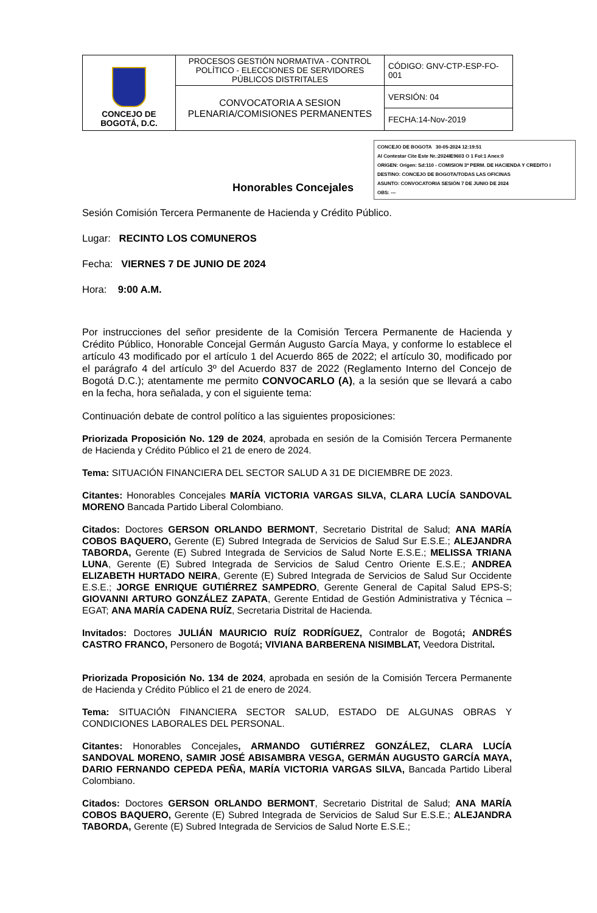| CONCEJO DE BOGOTÁ, D.C. | PROCESOS GESTIÓN NORMATIVA - CONTROL POLÍTICO - ELECCIONES DE SERVIDORES PÚBLICOS DISTRITALES | CÓDIGO: GNV-CTP-ESP-FO-001 |
| | CONVOCATORIA A SESION PLENARIA/COMISIONES PERMANENTES | VERSIÓN: 04 |
| | | FECHA:14-Nov-2019 |
CONCEJO DE BOGOTA 30-05-2024 12:19:51
Al Contestar Cite Este Nr.:2024IE9603 O 1 Fol:1 Anex:0
ORIGEN: Origen: Sd:110 - COMISION 3ª PERM. DE HACIENDA Y CREDITO I
DESTINO: CONCEJO DE BOGOTA/TODAS LAS OFICINAS
ASUNTO: CONVOCATORIA SESIÓN 7 DE JUNIO DE 2024
OBS: ---
Honorables Concejales
Sesión Comisión Tercera Permanente de Hacienda y Crédito Público.
Lugar: RECINTO LOS COMUNEROS
Fecha: VIERNES 7 DE JUNIO DE 2024
Hora: 9:00 A.M.
Por instrucciones del señor presidente de la Comisión Tercera Permanente de Hacienda y Crédito Público, Honorable Concejal Germán Augusto García Maya, y conforme lo establece el artículo 43 modificado por el artículo 1 del Acuerdo 865 de 2022; el artículo 30, modificado por el parágrafo 4 del artículo 3º del Acuerdo 837 de 2022 (Reglamento Interno del Concejo de Bogotá D.C.); atentamente me permito CONVOCARLO (A), a la sesión que se llevará a cabo en la fecha, hora señalada, y con el siguiente tema:
Continuación debate de control político a las siguientes proposiciones:
Priorizada Proposición No. 129 de 2024, aprobada en sesión de la Comisión Tercera Permanente de Hacienda y Crédito Público el 21 de enero de 2024.
Tema: SITUACIÓN FINANCIERA DEL SECTOR SALUD A 31 DE DICIEMBRE DE 2023.
Citantes: Honorables Concejales MARÍA VICTORIA VARGAS SILVA, CLARA LUCÍA SANDOVAL MORENO Bancada Partido Liberal Colombiano.
Citados: Doctores GERSON ORLANDO BERMONT, Secretario Distrital de Salud; ANA MARÍA COBOS BAQUERO, Gerente (E) Subred Integrada de Servicios de Salud Sur E.S.E.; ALEJANDRA TABORDA, Gerente (E) Subred Integrada de Servicios de Salud Norte E.S.E.; MELISSA TRIANA LUNA, Gerente (E) Subred Integrada de Servicios de Salud Centro Oriente E.S.E.; ANDREA ELIZABETH HURTADO NEIRA, Gerente (E) Subred Integrada de Servicios de Salud Sur Occidente E.S.E.; JORGE ENRIQUE GUTIÉRREZ SAMPEDRO, Gerente General de Capital Salud EPS-S; GIOVANNI ARTURO GONZÁLEZ ZAPATA, Gerente Entidad de Gestión Administrativa y Técnica – EGAT; ANA MARÍA CADENA RUÍZ, Secretaria Distrital de Hacienda.
Invitados: Doctores JULIÁN MAURICIO RUÍZ RODRÍGUEZ, Contralor de Bogotá; ANDRÉS CASTRO FRANCO, Personero de Bogotá; VIVIANA BARBERENA NISIMBLAT, Veedora Distrital.
Priorizada Proposición No. 134 de 2024, aprobada en sesión de la Comisión Tercera Permanente de Hacienda y Crédito Público el 21 de enero de 2024.
Tema: SITUACIÓN FINANCIERA SECTOR SALUD, ESTADO DE ALGUNAS OBRAS Y CONDICIONES LABORALES DEL PERSONAL.
Citantes: Honorables Concejales, ARMANDO GUTIÉRREZ GONZÁLEZ, CLARA LUCÍA SANDOVAL MORENO, SAMIR JOSÉ ABISAMBRA VESGA, GERMÁN AUGUSTO GARCÍA MAYA, DARIO FERNANDO CEPEDA PEÑA, MARÍA VICTORIA VARGAS SILVA, Bancada Partido Liberal Colombiano.
Citados: Doctores GERSON ORLANDO BERMONT, Secretario Distrital de Salud; ANA MARÍA COBOS BAQUERO, Gerente (E) Subred Integrada de Servicios de Salud Sur E.S.E.; ALEJANDRA TABORDA, Gerente (E) Subred Integrada de Servicios de Salud Norte E.S.E.;